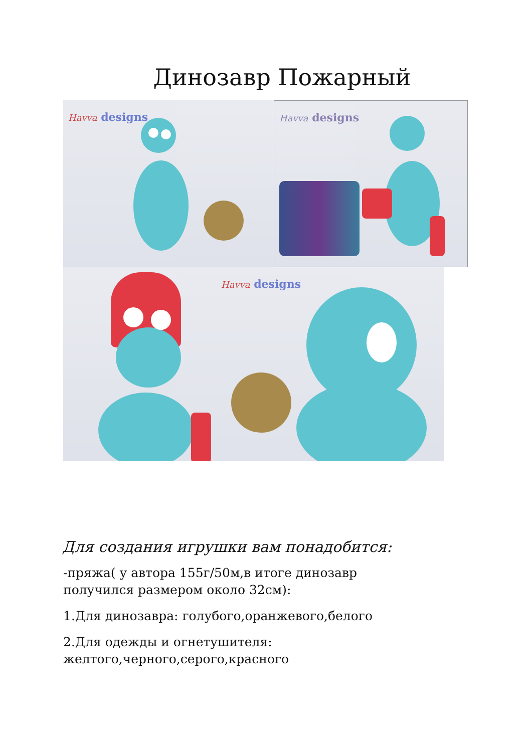Динозавр Пожарный
Havva designs
Havva designs
Havva designs
Для создания игрушки вам понадобится:
-пряжа( у автора 155г/50м,в итоге динозавр получился размером около 32см):
1.Для динозавра: голубого,оранжевого,белого
2.Для одежды и огнетушителя: желтого,черного,серого,красного